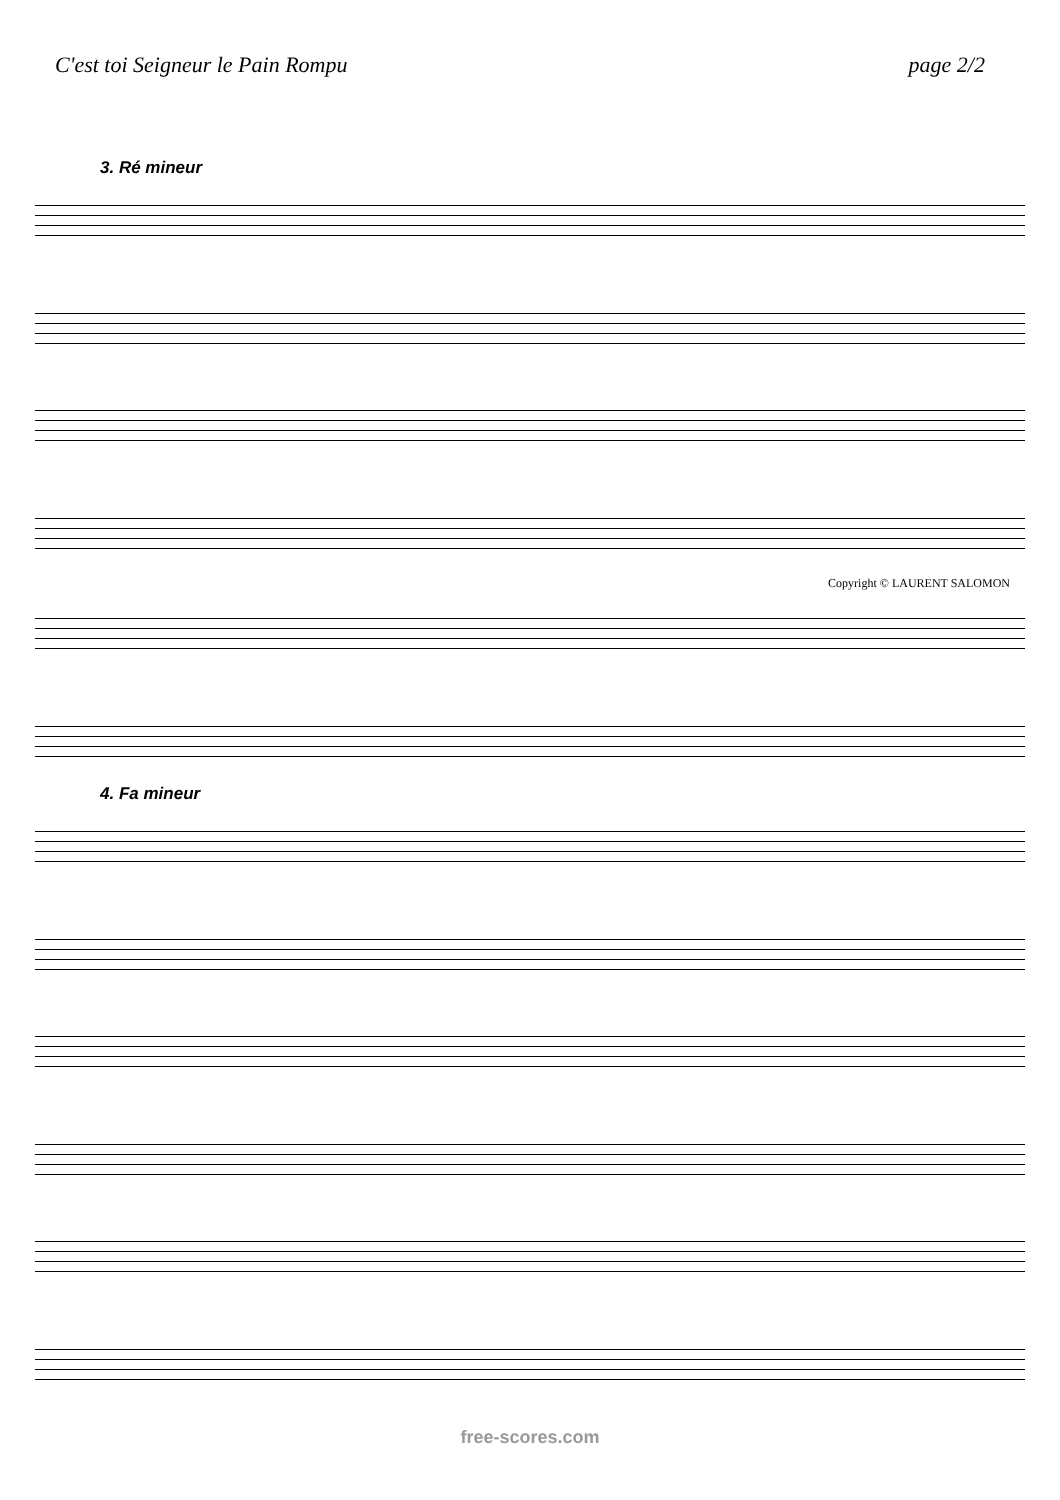C'est toi Seigneur le Pain Rompu page 2/2
3. Ré mineur
Copyright © LAURENT SALOMON
4. Fa mineur
free-scores.com